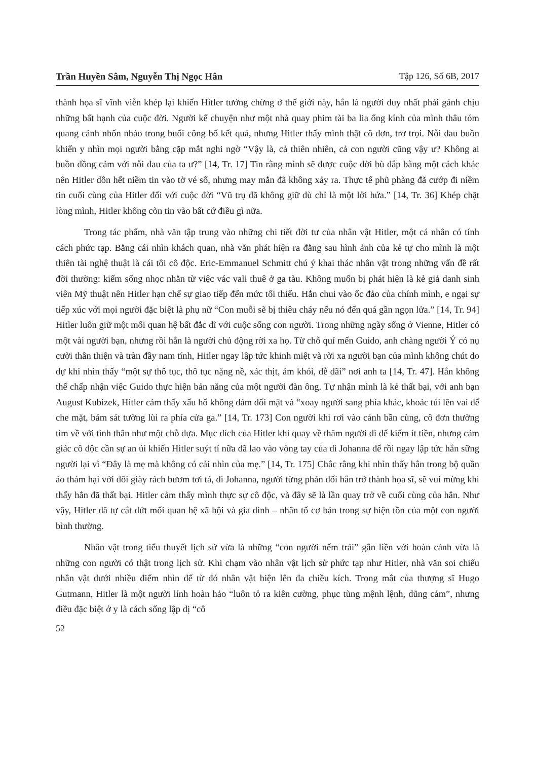Trần Huyền Sâm, Nguyễn Thị Ngọc Hân Tập 126, Số 6B, 2017
thành họa sĩ vĩnh viễn khép lại khiến Hitler tưởng chừng ở thế giới này, hắn là người duy nhất phải gánh chịu những bất hạnh của cuộc đời. Người kể chuyện như một nhà quay phim tài ba lia ống kính của mình thâu tóm quang cảnh nhốn nháo trong buổi công bố kết quả, nhưng Hitler thấy mình thật cô đơn, trơ trọi. Nỗi đau buồn khiến y nhìn mọi người bằng cặp mắt nghi ngờ “Vậy là, cả thiên nhiên, cả con người cũng vậy ư? Không ai buồn đồng cảm với nỗi đau của ta ư?” [14, Tr. 17] Tin rằng mình sẽ được cuộc đời bù đắp bằng một cách khác nên Hitler dồn hết niềm tin vào tờ vé số, nhưng may mắn đã không xảy ra. Thực tế phũ phàng đã cướp đi niềm tin cuối cùng của Hitler đối với cuộc đời “Vũ trụ đã không giữ dù chỉ là một lời hứa.” [14, Tr. 36] Khép chặt lòng mình, Hitler không còn tin vào bất cứ điều gì nữa.
Trong tác phẩm, nhà văn tập trung vào những chi tiết đời tư của nhân vật Hitler, một cá nhân có tính cách phức tạp. Bằng cái nhìn khách quan, nhà văn phát hiện ra đằng sau hình ảnh của kẻ tự cho mình là một thiên tài nghệ thuật là cái tôi cô độc. Eric-Emmanuel Schmitt chú ý khai thác nhân vật trong những vấn đề rất đời thường: kiếm sống nhọc nhằn từ việc vác vali thuê ở ga tàu. Không muốn bị phát hiện là kẻ giả danh sinh viên Mỹ thuật nên Hitler hạn chế sự giao tiếp đến mức tối thiểu. Hắn chui vào ốc đảo của chính mình, e ngại sự tiếp xúc với mọi người đặc biệt là phụ nữ “Con muỗi sẽ bị thiêu cháy nếu nó đến quá gần ngọn lửa.” [14, Tr. 94] Hitler luôn giữ một mối quan hệ bất đắc dĩ với cuộc sống con người. Trong những ngày sống ở Vienne, Hitler có một vài người bạn, nhưng rồi hắn là người chủ động rời xa họ. Từ chỗ quí mến Guido, anh chàng người Ý có nụ cười thân thiện và tràn đầy nam tính, Hitler ngay lập tức khinh miệt và rời xa người bạn của mình không chút do dự khi nhìn thấy “một sự thô tục, thô tục nặng nề, xác thịt, ám khói, dễ dãi” nơi anh ta [14, Tr. 47]. Hắn không thể chấp nhận việc Guido thực hiện bản năng của một người đàn ông. Tự nhận mình là kẻ thất bại, với anh bạn August Kubizek, Hitler cảm thấy xấu hổ không dám đối mặt và “xoay người sang phía khác, khoác túi lên vai để che mặt, bám sát tường lùi ra phía cửa ga.” [14, Tr. 173] Con người khi rơi vào cảnh bần cùng, cô đơn thường tìm về với tình thân như một chỗ dựa. Mục đích của Hitler khi quay về thăm người dì để kiếm ít tiền, nhưng cảm giác cô độc cần sự an ủi khiến Hitler suýt tí nữa đã lao vào vòng tay của dì Johanna để rồi ngay lập tức hắn sững người lại vì “Đây là mẹ mà không có cái nhìn của mẹ.” [14, Tr. 175] Chắc rằng khi nhìn thấy hắn trong bộ quần áo thảm hại với đôi giày rách bươm tơi tả, dì Johanna, người từng phản đối hắn trở thành họa sĩ, sẽ vui mừng khi thấy hắn đã thất bại. Hitler cảm thấy mình thực sự cô độc, và đây sẽ là lần quay trở về cuối cùng của hắn. Như vậy, Hitler đã tự cắt đứt mối quan hệ xã hội và gia đình – nhân tố cơ bản trong sự hiện tồn của một con người bình thường.
Nhân vật trong tiểu thuyết lịch sử vừa là những “con người nếm trải” gắn liền với hoàn cảnh vừa là những con người có thật trong lịch sử. Khi chạm vào nhân vật lịch sử phức tạp như Hitler, nhà văn soi chiếu nhân vật dưới nhiều điểm nhìn để từ đó nhân vật hiện lên đa chiều kích. Trong mắt của thượng sĩ Hugo Gutmann, Hitler là một người lính hoàn hảo “luôn tỏ ra kiên cường, phục tùng mệnh lệnh, dũng cảm”, nhưng điều đặc biệt ở y là cách sống lập dị “cô
52